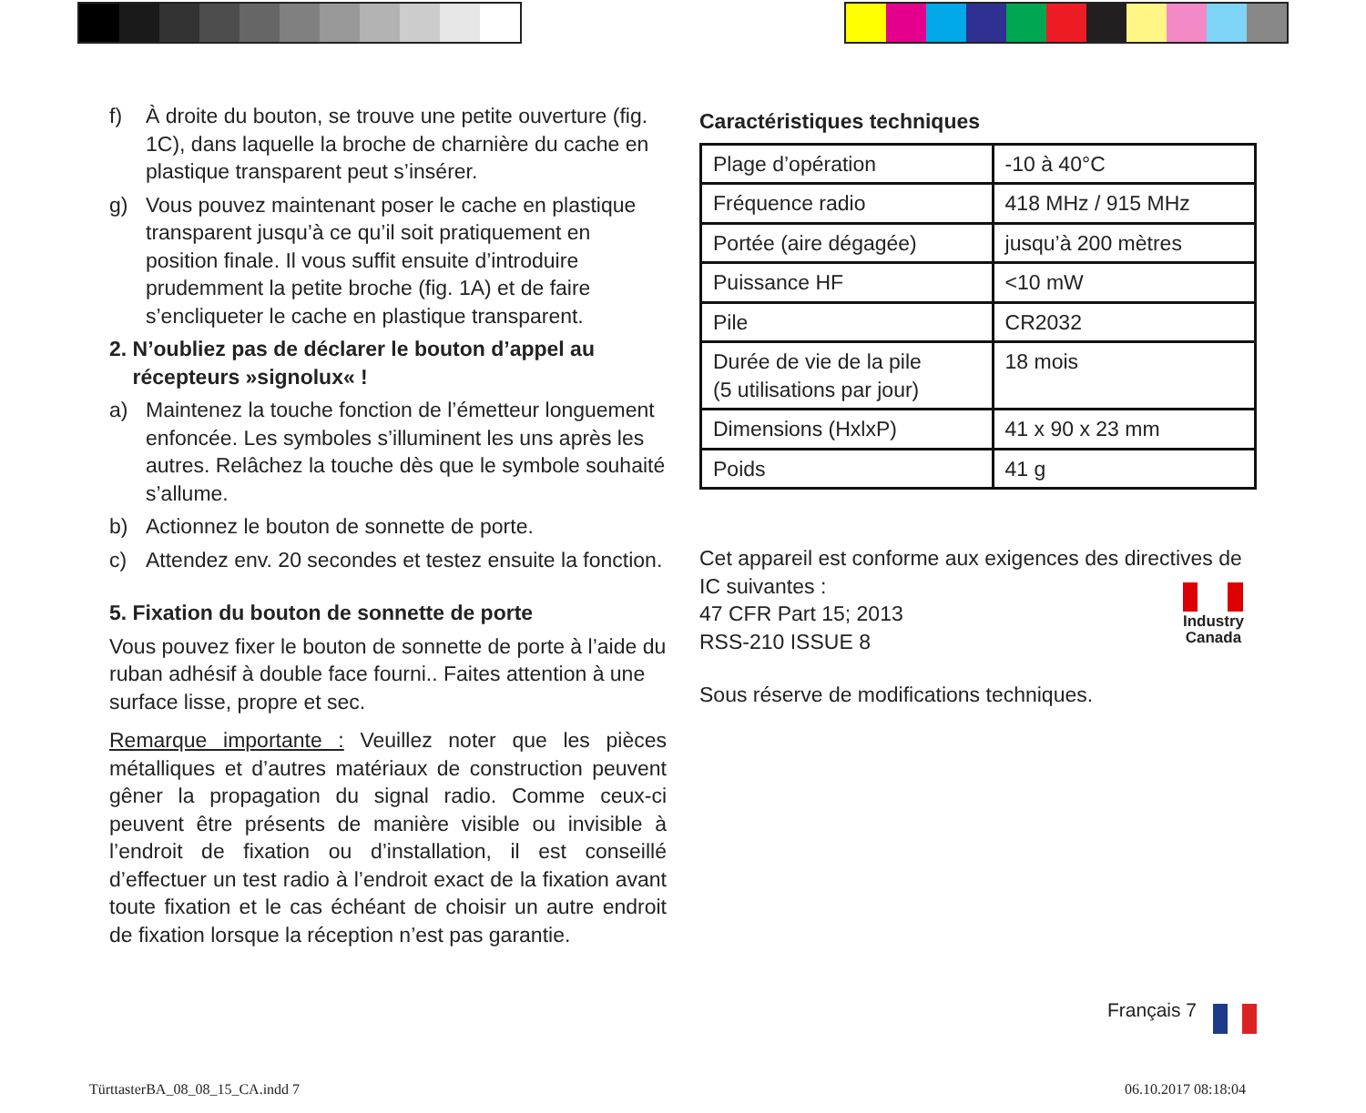f) À droite du bouton, se trouve une petite ouverture (fig. 1C), dans laquelle la broche de charnière du cache en plastique transparent peut s’insérer.
g) Vous pouvez maintenant poser le cache en plastique transparent jusqu’à ce qu’il soit pratiquement en position finale. Il vous suffit ensuite d’introduire prudemment la petite broche (fig. 1A) et de faire s’encliqueter le cache en plastique transparent.
2. N’oubliez pas de déclarer le bouton d’appel au
récepteurs »signolux« !
a) Maintenez la touche fonction de l’émetteur longuement enfoncée. Les symboles s’illuminent les uns après les autres. Relâchez la touche dès que le symbole souhaité s’allume.
b) Actionnez le bouton de sonnette de porte.
c) Attendez env. 20 secondes et testez ensuite la fonction.
5. Fixation du bouton de sonnette de porte
Vous pouvez fixer le bouton de sonnette de porte à l’aide du ruban adhésif à double face fourni.. Faites attention à une surface lisse, propre et sec.
Remarque importante : Veuillez noter que les pièces métalliques et d’autres matériaux de construction peuvent gêner la propagation du signal radio. Comme ceux-ci peuvent être présents de manière visible ou invisible à l’endroit de fixation ou d’installation, il est conseillé d’effectuer un test radio à l’endroit exact de la fixation avant toute fixation et le cas échéant de choisir un autre endroit de fixation lorsque la réception n’est pas garantie.
Caractéristiques techniques
| Plage d’opération | -10 à 40°C |
| Fréquence radio | 418 MHz / 915 MHz |
| Portée (aire dégagée) | jusqu’à 200 mètres |
| Puissance HF | <10 mW |
| Pile | CR2032 |
| Durée de vie de la pile (5 utilisations par jour) | 18 mois |
| Dimensions (HxlxP) | 41 x 90 x 23 mm |
| Poids | 41 g |
Cet appareil est conforme aux exigences des directives de IC suivantes :
47 CFR Part 15; 2013
RSS-210 ISSUE 8
Industry
Canada
Sous réserve de modifications techniques.
Français 7
TürttasterBA_08_08_15_CA.indd 7
06.10.2017 08:18:04